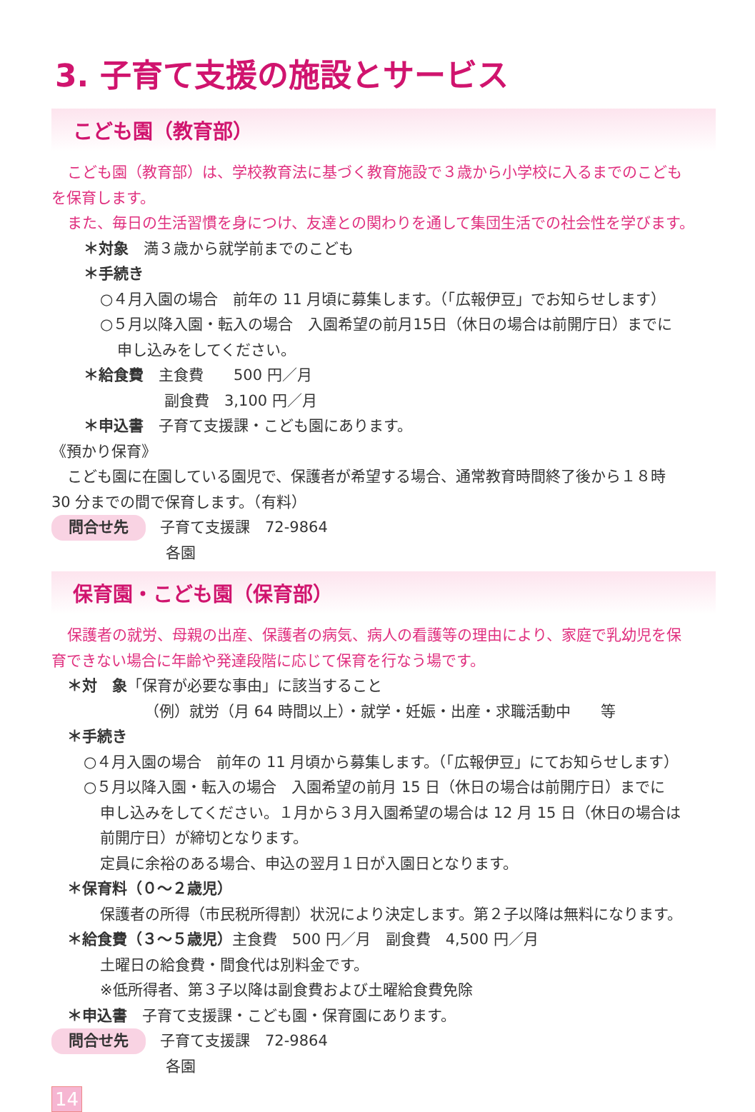3. 子育て支援の施設とサービス
こども園（教育部）
こども園（教育部）は、学校教育法に基づく教育施設で３歳から小学校に入るまでのこども
を保育します。
また、毎日の生活習慣を身につけ、友達との関わりを通して集団生活での社会性を学びます。
＊対象　満３歳から就学前までのこども
＊手続き
○４月入園の場合　前年の 11 月頃に募集します。（「広報伊豆」でお知らせします）
○５月以降入園・転入の場合　入園希望の前月15日（休日の場合は前開庁日）までに
申し込みをしてください。
＊給食費　主食費　　500 円／月
副食費　3,100 円／月
＊申込書　子育て支援課・こども園にあります。
《預かり保育》
こども園に在園している園児で、保護者が希望する場合、通常教育時間終了後から１８時
30 分までの間で保育します。（有料）
問合せ先 子育て支援課　72-9864
各園
保育園・こども園（保育部）
保護者の就労、母親の出産、保護者の病気、病人の看護等の理由により、家庭で乳幼児を保
育できない場合に年齢や発達段階に応じて保育を行なう場です。
＊対　象「保育が必要な事由」に該当すること
（例）就労（月 64 時間以上）・就学・妊娠・出産・求職活動中　　等
＊手続き
○４月入園の場合　前年の 11 月頃から募集します。（「広報伊豆」にてお知らせします）
○５月以降入園・転入の場合　入園希望の前月 15 日（休日の場合は前開庁日）までに
申し込みをしてください。１月から３月入園希望の場合は 12 月 15 日（休日の場合は
前開庁日）が締切となります。
定員に余裕のある場合、申込の翌月１日が入園日となります。
＊保育料（０～２歳児）
保護者の所得（市民税所得割）状況により決定します。第２子以降は無料になります。
＊給食費（３～５歳児）主食費　500 円／月　副食費　4,500 円／月
土曜日の給食費・間食代は別料金です。
※低所得者、第３子以降は副食費および土曜給食費免除
＊申込書　子育て支援課・こども園・保育園にあります。
問合せ先 子育て支援課　72-9864
各園
14